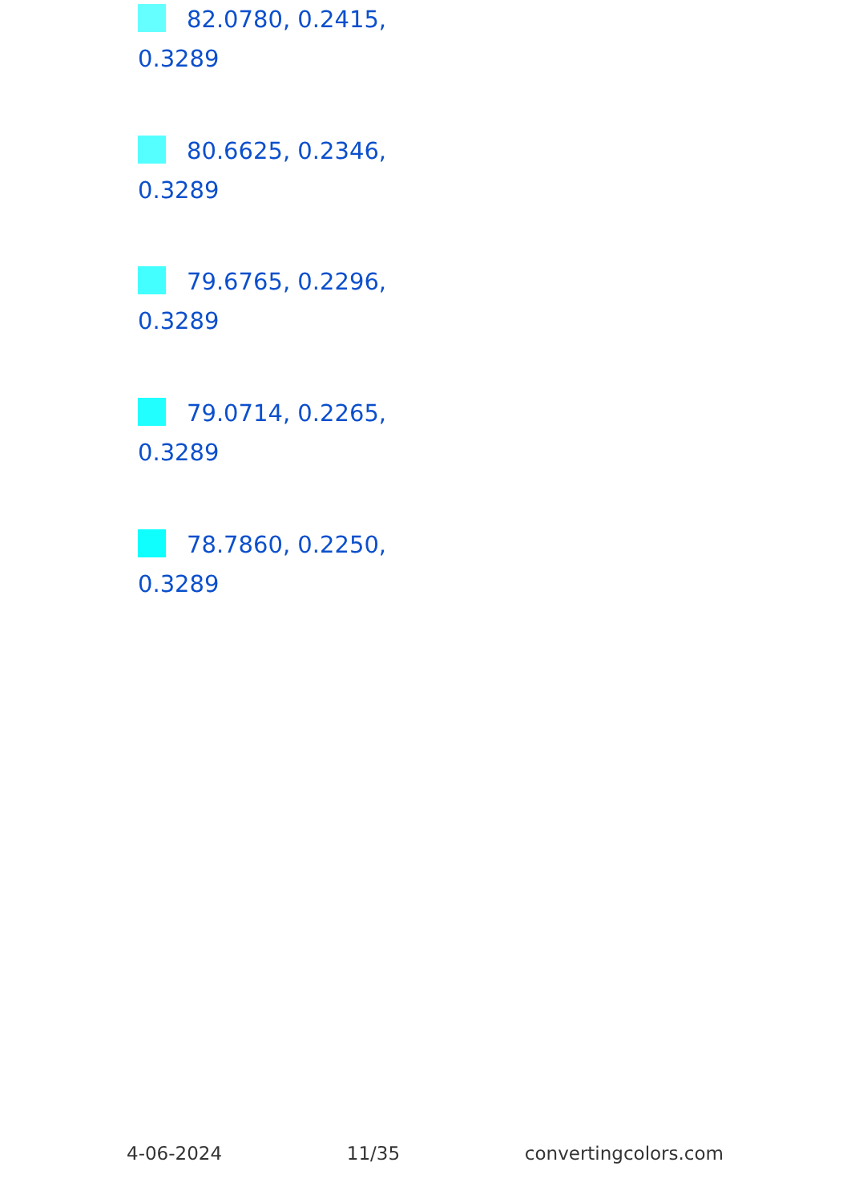82.0780, 0.2415, 0.3289
80.6625, 0.2346, 0.3289
79.6765, 0.2296, 0.3289
79.0714, 0.2265, 0.3289
78.7860, 0.2250, 0.3289
4-06-2024 11/35 convertingcolors.com